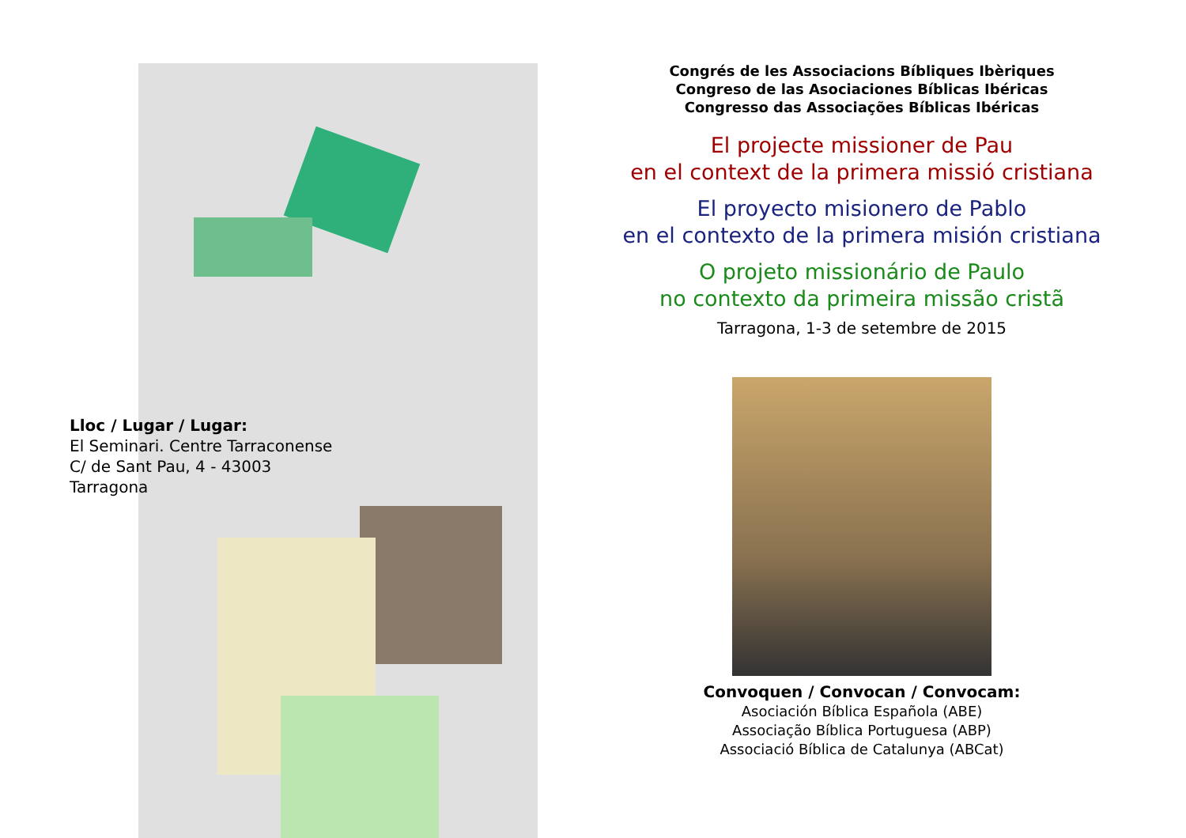Lloc / Lugar / Lugar:
El Seminari. Centre Tarraconense
C/ de Sant Pau, 4 - 43003
Tarragona
Congrés de les Associacions Bíbliques Ibèriques
Congreso de las Asociaciones Bíblicas Ibéricas
Congresso das Associações Bíblicas Ibéricas
El projecte missioner de Pau
en el context de la primera missió cristiana
El proyecto misionero de Pablo
en el contexto de la primera misión cristiana
O projeto missionário de Paulo
no contexto da primeira missão cristã
Tarragona, 1-3 de setembre de 2015
Convoquen / Convocan / Convocam:
Asociación Bíblica Española (ABE)
Associação Bíblica Portuguesa (ABP)
Associació Bíblica de Catalunya (ABCat)